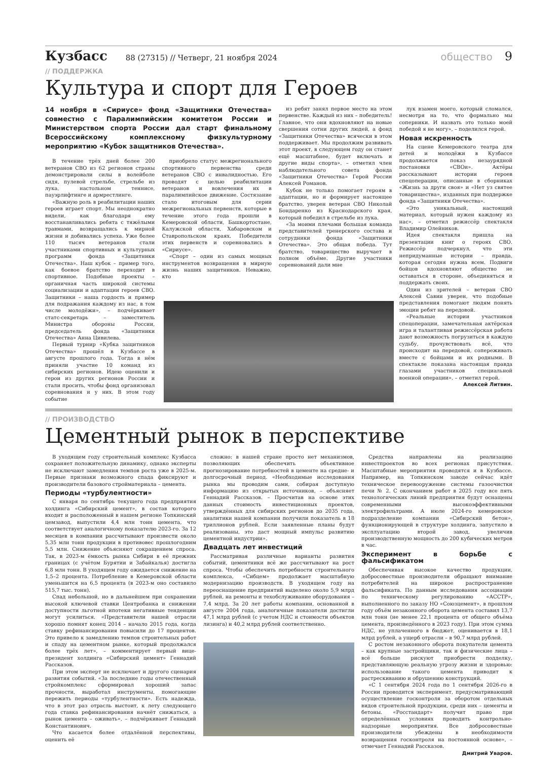Кузбасс 88 (27315) // Четверг, 21 ноября 2024 общество 9
// ПОДДЕРЖКА
Культура и спорт для Героев
14 ноября в «Сириусе» фонд «Защитники Отечества» совместно с Паралимпийским комитетом России и Министерством спорта России дал старт финальному Всероссийскому комплексному физкультурному мероприятию «Кубок защитников Отечества».
В течение трёх дней более 200 ветеранов СВО из 62 регионов страны демонстрировали силы в волейболе сидя, пулевой стрельбе, стрельбе из лука, настольном теннисе, пауэрлифтинге и армрестлинге.
«Важную роль в реабилитации наших героев играет спорт. Мы неоднократно видели, как благодаря ему восстанавливались ребята с тяжёлыми травмами, возвращались к мирной жизни и добивались успеха. Уже более 110 тысяч ветеранов стали участниками спортивных и культурных программ фонда «Защитники Отечества». Наш кубок – пример того, как боевое братство переходит в спортивное. Подобные проекты – органичная часть широкой системы социализации и адаптации героев СВО. Защитники – наша гордость и пример для подражания каждому из нас, в том числе молодёжи», – подчёркивает статс-секретарь – заместитель Министра обороны России, председатель фонда «Защитники Отечества» Анна Цивилева.
Первый турнир «Кубка защитников Отечества» прошёл в Кузбассе в августе прошлого года. Тогда в нём приняли участие 10 команд из сибирских регионов. Идею оценили и герои из других регионов России и стали просить, чтобы фонд организовал соревнования и у них. В этом году событие
приобрело статус межрегионального спортивного первенства среди ветеранов СВО с инвалидностью. Его проводят с целью реабилитации ветеранов и вовлечения их в паралимпийское движение. Состязание стало итоговым для серии межрегиональных первенств, которые в течение этого года прошли в Кемеровской области, Башкортостане, Калужской области, Хабаровском и Ставропольском краях. Победители этих первенств и соревновались в «Сириусе».
«Спорт – один из самых мощных инструментов возвращения в мирную жизнь наших защитников. Неважно, кто
из ребят занял первое место на этом первенстве. Каждый из них – победитель! Главное, что они вдохновляют на новые свершения сотни других людей, а фонд «Защитники Отечества» всячески в этом поддерживает. Мы продолжим развивать этот проект, в следующем году он станет ещё масштабнее, будет включать и другие виды спорта», – отметил член наблюдательного совета фонда «Защитники Отечества» Герой России Алексей Романов.
Кубок не только помогает героям в адаптации, но и формирует настоящее братство, уверен ветеран СВО Николай Бондаренко из Краснодарского края, который победил в стрельбе из лука.
«За моими плечами большая команда представителей тренерского состава и сотрудники фонда «Защитники Отечества». Это общая победа. Тут братство, товарищество выручает в полном объёме. Другие участники соревнований дали мне
лук взамен моего, который сломался, несмотря на то, что формально мы соперники. И назвать это только моей победой я не могу», – поделился герой.
Новая искренность
На сцене Кемеровского театра для детей и молодёжи в Кузбассе продолжается показ незаурядной постановки «СВОи». Актёры рассказывают истории героев спецоперации, описанные в сборниках «Жизнь за други своя» и «Нет уз святее товарищества», изданных при поддержке фонда «Защитники Отечества».
«Это уникальный, настоящий материал, который нужен каждому из нас», – отметил режиссёр спектакля Владимир Олейников.
Идея спектакля пришла на презентации книг о героях СВО. Режиссёр подчеркнул, что эти непридуманные истории – правда, которая сегодня нужна всем. Подвиги бойцов вдохновляют общество не оставаться в стороне, объединяться и поддержать своих.
Один из зрителей – ветеран СВО Алексей Савин уверен, что подобные представления помогают людям понять эмоции ребят на передовой.
«Реальные истории участников спецоперации, замечательная актёрская игра и талантливая режиссёрская работа дают возможность погрузиться в каждую судьбу, прочувствовать всё, что происходит на передовой, сопереживать вместе с бойцами и их родными. В спектакле показана настоящая правда глазами участников специальной военной операции», – отметил герой.
Алексей Литвин.
// ПРОИЗВОДСТВО
Цементный рынок в перспективе
В уходящем году строительный комплекс Кузбасса сохраняет положительную динамику, однако эксперты не исключают замедления темпов роста уже в 2025-м. Первые признаки возможного спада фиксируют и производители базового стройматериала – цемента.
Периоды «турбулентности»
С января по сентябрь текущего года предприятия холдинга «Сибирский цемент», в состав которого входит и расположенный в нашем регионе Топкинский цемзавод, выпустили 4,4 млн тонн цемента, что соответствует аналогичному показателю 2023-го. За 12 месяцев в компании рассчитывают произвести около 5,35 млн тонн продукции в противовес прошлогодним 5,5 млн. Снижение объясняют сокращением спроса. Так, в 2023-м ёмкость рынка Сибири в её прежних границах (с учётом Бурятии и Забайкалья) достигла 6,8 млн тонн. В уходящем году ожидается снижение на 1,5–2 процента. Потребление в Кемеровской области уменьшится на 6,5 процента (в 2023-м оно составило 515,7 тыс. тонн).
Спад небольшой, но в дальнейшем при сохранении высокой ключевой ставки Центробанка и снижении доступности льготной ипотеки негативные тенденции могут усилиться. «Представители нашей отрасли хорошо помнят конец 2014 – начало 2015 года, когда ставку рефинансирования повысили до 17 процентов. Это привело к замедлению темпов строительных работ и спаду на цементном рынке, который продолжался более трёх лет», – комментирует первый вице-президент холдинга «Сибирский цемент» Геннадий Рассказов.
При этом эксперт не исключает и другого сценария развития событий. «За последние годы отечественный стройкомплекс сформировал хороший запас прочности, выработал инструменты, помогающие пережить периоды «турбулентности». Есть надежда, что в этот раз отрасль выстоит, к лету следующего года ставка рефинансирования начнёт снижаться, а рынок цемента – оживать», – подчёркивает Геннадий Константинович.
Что касается более отдалённой перспективы, оценить её
сложно: в нашей стране просто нет механизмов, позволяющих обеспечить объективное прогнозирование потребностей в цементе на средне- и долгосрочный период. «Необходимые исследования рынка мы проводим сами, собирая доступную информацию из открытых источников, – объясняет Геннадий Рассказов. – Просчитав на основе этих данных стоимость инвестиционных проектов, утверждённых для сибирских регионов до 2035 года, аналитики нашей компании получили показатель в 18 триллионов рублей. Если заявленные планы будут реализованы, это даст мощный импульс развитию цементной индустрии».
Двадцать лет инвестиций
Рассматривая различные варианты развития событий, цементники всё же рассчитывают на рост спроса. Чтобы обеспечить потребности строительного комплекса, «Сибцем» продолжает масштабную модернизацию производств. В уходящем году на переоснащение предприятий выделено около 5,9 млрд рублей, на ремонты и техобслуживание оборудования – 7,4 млрд. За 20 лет работы компании, основанной в августе 2004 года, аналогичные показатели достигли 47,1 млрд рублей (с учетом НДС и стоимости объектов лизинга) и 40,2 млрд рублей соответственно.
Средства направлены на реализацию инвестпроектов во всех регионах присутствия. Масштабные мероприятия проводятся и в Кузбассе. Например, на Топкинском заводе сейчас идёт техническое перевооружение системы газоочистки печи № 2. С окончанием работ в 2025 году все пять технологических линий предприятия будут оснащены современными высокоэффективными электрофильтрами. А июле 2024-го кемеровское подразделение компании «Сибирский бетон», функционирующей в структуре холдинга, запустило в эксплуатацию второй завод, увеличив производственную мощность до 200 кубических метров в час.
Эксперимент в борьбе с фальсификатом
Обеспечивая высокое качество продукции, добросовестные производители обращают внимание потребителей на широкое распространение фальсификата. По данным исследования ассоциации по техническому регулированию «АССТР», выполненного по заказу НО «Союзцемент», в прошлом году объём незаконного оборота цемента составил 13,7 млн тонн (не менее 22,1 процента от общего объёма цемента, произведённого в 2023 году). При этом сумма НДС, не уплаченного в бюджет, оценивается в 18,1 млрд рублей, а ущерб отрасли – в 90,7 млрд рублей.
С ростом незаконного оборота покупатели цемента – как крупные застройщики, так и физические лица – всё больше рискуют приобрести подделку, представляющую реальную угрозу жизни и здоровью: использование такого цемента приводит к растрескиванию и обрушению конструкций.
«С 1 сентября 2024 года по 1 сентября 2026-го в России проводится эксперимент, предусматривающий осуществление госконтроля за оборотом отдельных видов строительной продукции, среди них – цементы и бетоны. «Росстандарт» получит право при определённых условиях проводить контрольно-надзорные мероприятия. Все добросовестные производители убеждены в необходимости возвращения госконтроля на постоянной основе», – отмечает Геннадий Рассказов.
Дмитрий Уваров.